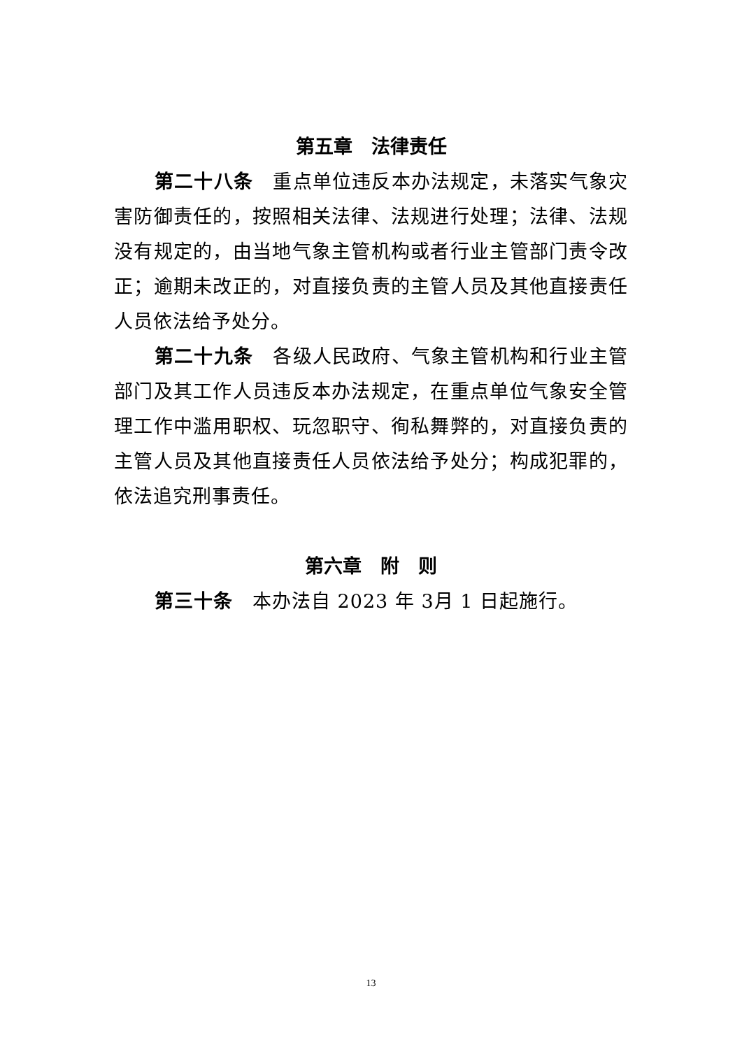第五章　法律责任
第二十八条　重点单位违反本办法规定，未落实气象灾害防御责任的，按照相关法律、法规进行处理；法律、法规没有规定的，由当地气象主管机构或者行业主管部门责令改正；逾期未改正的，对直接负责的主管人员及其他直接责任人员依法给予处分。
第二十九条　各级人民政府、气象主管机构和行业主管部门及其工作人员违反本办法规定，在重点单位气象安全管理工作中滥用职权、玩忽职守、徇私舞弊的，对直接负责的主管人员及其他直接责任人员依法给予处分；构成犯罪的，依法追究刑事责任。
第六章　附　则
第三十条　本办法自 2023 年 3月 1 日起施行。
13